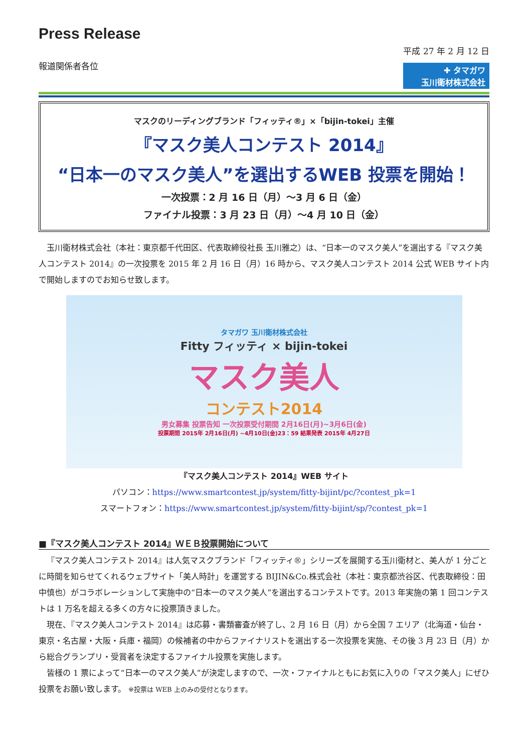Press Release
報道関係者各位
平成 27 年 2 月 12 日
✚ タマガワ
玉川衛材株式会社
マスクのリーディングブランド「フィッティ®」×「bijin-tokei」主催
『マスク美人コンテスト 2014』
“日本一のマスク美人”を選出するWEB 投票を開始！
一次投票：2 月 16 日（月）～3 月 6 日（金）
ファイナル投票：3 月 23 日（月）～4 月 10 日（金）
玉川衛材株式会社（本社：東京都千代田区、代表取締役社長 玉川雅之）は、“日本一のマスク美人”を選出する『マスク美人コンテスト 2014』の一次投票を 2015 年 2 月 16 日（月）16 時から、マスク美人コンテスト 2014 公式 WEB サイト内で開始しますのでお知らせ致します。
タマガワ 玉川衛材株式会社
Fitty フィッティ × bijin-tokei
マスク美人
コンテスト2014
男女募集 投票告知 一次投票受付期間 2月16日(月)~3月6日(金)
投票期間 2015年 2月16日(月) ~4月10日(金)23：59 結果発表 2015年 4月27日
『マスク美人コンテスト 2014』WEB サイト
パソコン：https://www.smartcontest.jp/system/fitty-bijint/pc/?contest_pk=1
スマートフォン：https://www.smartcontest.jp/system/fitty-bijint/sp/?contest_pk=1
■『マスク美人コンテスト 2014』ＷＥＢ投票開始について
『マスク美人コンテスト 2014』は人気マスクブランド「フィッティ®」シリーズを展開する玉川衛材と、美人が 1 分ごとに時間を知らせてくれるウェブサイト「美人時計」を運営する BIJIN&Co.株式会社（本社：東京都渋谷区、代表取締役：田中慎也）がコラボレーションして実施中の“日本一のマスク美人”を選出するコンテストです。2013 年実施の第 1 回コンテストは 1 万名を超える多くの方々に投票頂きました。
現在、『マスク美人コンテスト 2014』は応募・書類審査が終了し、2 月 16 日（月）から全国 7 エリア（北海道・仙台・東京・名古屋・大阪・兵庫・福岡）の候補者の中からファイナリストを選出する一次投票を実施、その後 3 月 23 日（月）から総合グランプリ・受賞者を決定するファイナル投票を実施します。
皆様の 1 票によって“日本一のマスク美人”が決定しますので、一次・ファイナルともにお気に入りの「マスク美人」にぜひ投票をお願い致します。 ※投票は WEB 上のみの受付となります。